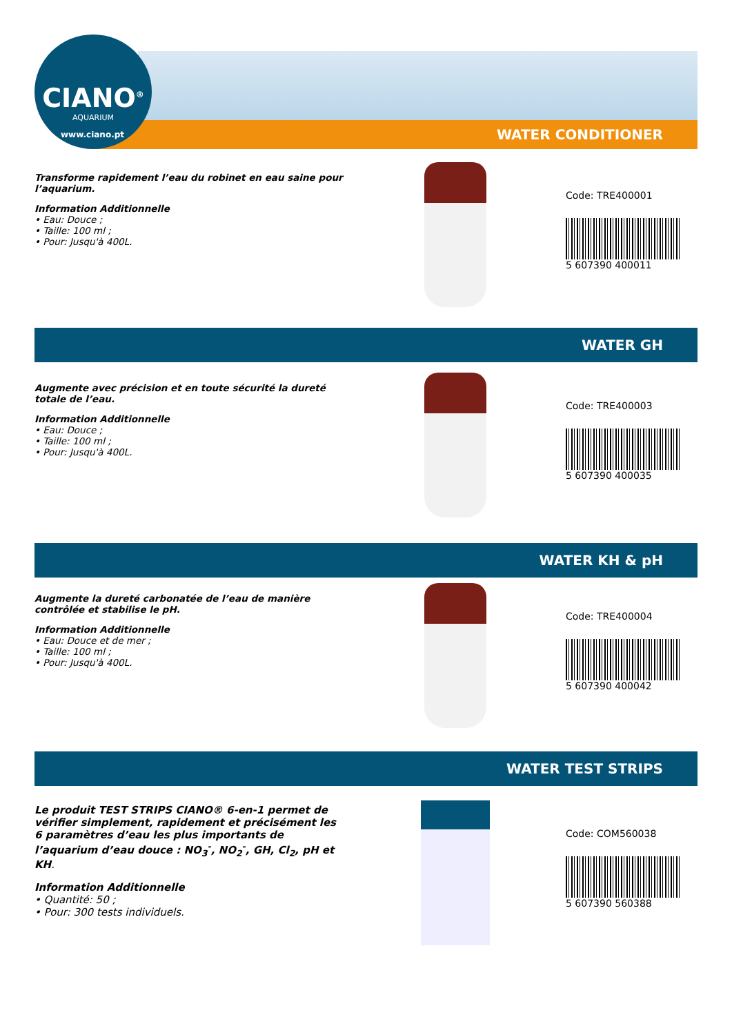CIANO<sup>®</sup>
AQUARIUM
www.ciano.pt WATER CONDITIONER
Transforme rapidement l’eau du robinet en eau saine pour l’aquarium.
Information Additionnelle
• Eau: Douce ;
• Taille: 100 ml ;
• Pour: Jusqu'à 400L.
Code: TRE400001
5 607390 400011
WATER GH
Augmente avec précision et en toute sécurité la dureté totale de l’eau.
Information Additionnelle
• Eau: Douce ;
• Taille: 100 ml ;
• Pour: Jusqu'à 400L.
Code: TRE400003
5 607390 400035
WATER KH & pH
Augmente la dureté carbonatée de l’eau de manière contrôlée et stabilise le pH.
Information Additionnelle
• Eau: Douce et de mer ;
• Taille: 100 ml ;
• Pour: Jusqu'à 400L.
Code: TRE400004
5 607390 400042
WATER TEST STRIPS
Le produit TEST STRIPS CIANO® 6-en-1 permet de vérifier simplement, rapidement et précisément les 6 paramètres d’eau les plus importants de l’aquarium d’eau douce : NO<sub>3</sub><sup>-</sup>, NO<sub>2</sub><sup>-</sup>, GH, Cl<sub>2</sub>, pH et KH.
Information Additionnelle
• Quantité: 50 ;
• Pour: 300 tests individuels.
Code: COM560038
5 607390 560388